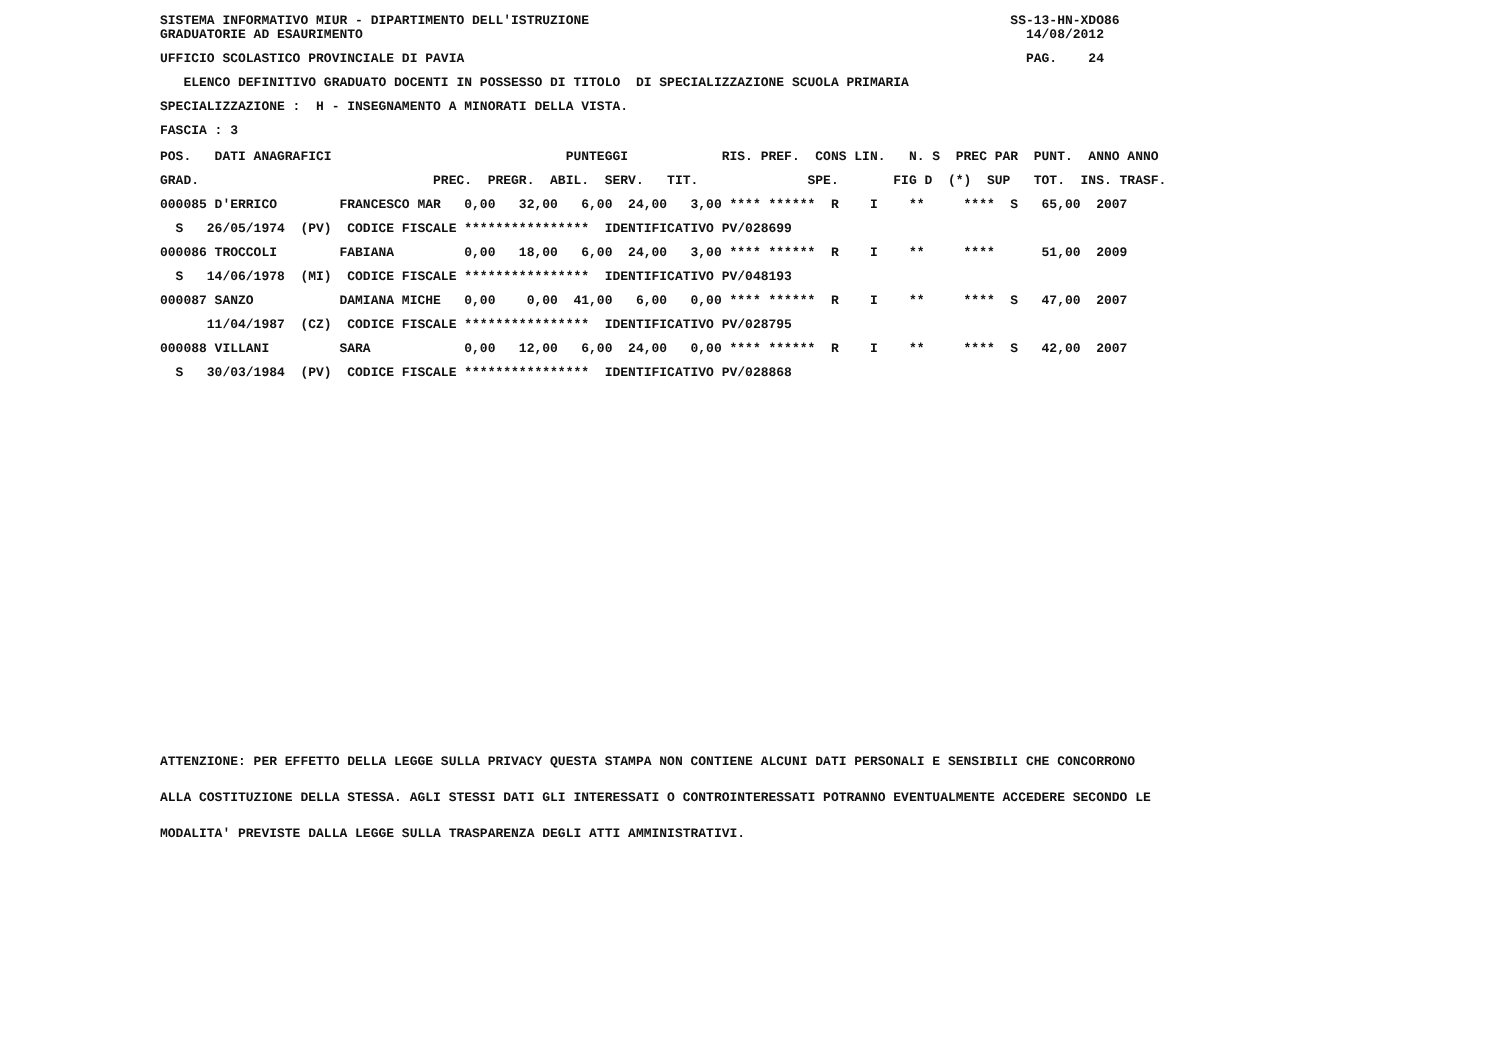SISTEMA INFORMATIVO MIUR - DIPARTIMENTO DELL'ISTRUZIONE SS-13-HN-XDO86 GRADUATORIE AD ESAURIMENTO 14/08/2012
UFFICIO SCOLASTICO PROVINCIALE DI PAVIA PAG. 24
ELENCO DEFINITIVO GRADUATO DOCENTI IN POSSESSO DI TITOLO DI SPECIALIZZAZIONE SCUOLA PRIMARIA
SPECIALIZZAZIONE : H - INSEGNAMENTO A MINORATI DELLA VISTA.
FASCIA : 3
| POS. DATI ANAGRAFICI PUNTEGGI RIS. PREF. CONS LIN. N. S PREC PAR PUNT. ANNO ANNO |
| --- |
| GRAD. PREC. PREGR. ABIL. SERV. TIT. SPE. FIG D (*) SUP TOT. INS. TRASF. |
| 000085 D'ERRICO FRANCESCO MAR 0,00 32,00 6,00 24,00 3,00 **** ****** R I ** **** S 65,00 2007 |
| S 26/05/1974 (PV) CODICE FISCALE **************** IDENTIFICATIVO PV/028699 |
| 000086 TROCCOLI FABIANA 0,00 18,00 6,00 24,00 3,00 **** ****** R I ** **** 51,00 2009 |
| S 14/06/1978 (MI) CODICE FISCALE **************** IDENTIFICATIVO PV/048193 |
| 000087 SANZO DAMIANA MICHE 0,00 0,00 41,00 6,00 0,00 **** ****** R I ** **** S 47,00 2007 |
| 11/04/1987 (CZ) CODICE FISCALE **************** IDENTIFICATIVO PV/028795 |
| 000088 VILLANI SARA 0,00 12,00 6,00 24,00 0,00 **** ****** R I ** **** S 42,00 2007 |
| S 30/03/1984 (PV) CODICE FISCALE **************** IDENTIFICATIVO PV/028868 |
ATTENZIONE: PER EFFETTO DELLA LEGGE SULLA PRIVACY QUESTA STAMPA NON CONTIENE ALCUNI DATI PERSONALI E SENSIBILI CHE CONCORRONO
ALLA COSTITUZIONE DELLA STESSA. AGLI STESSI DATI GLI INTERESSATI O CONTROINTERESSATI POTRANNO EVENTUALMENTE ACCEDERE SECONDO LE
MODALITA' PREVISTE DALLA LEGGE SULLA TRASPARENZA DEGLI ATTI AMMINISTRATIVI.